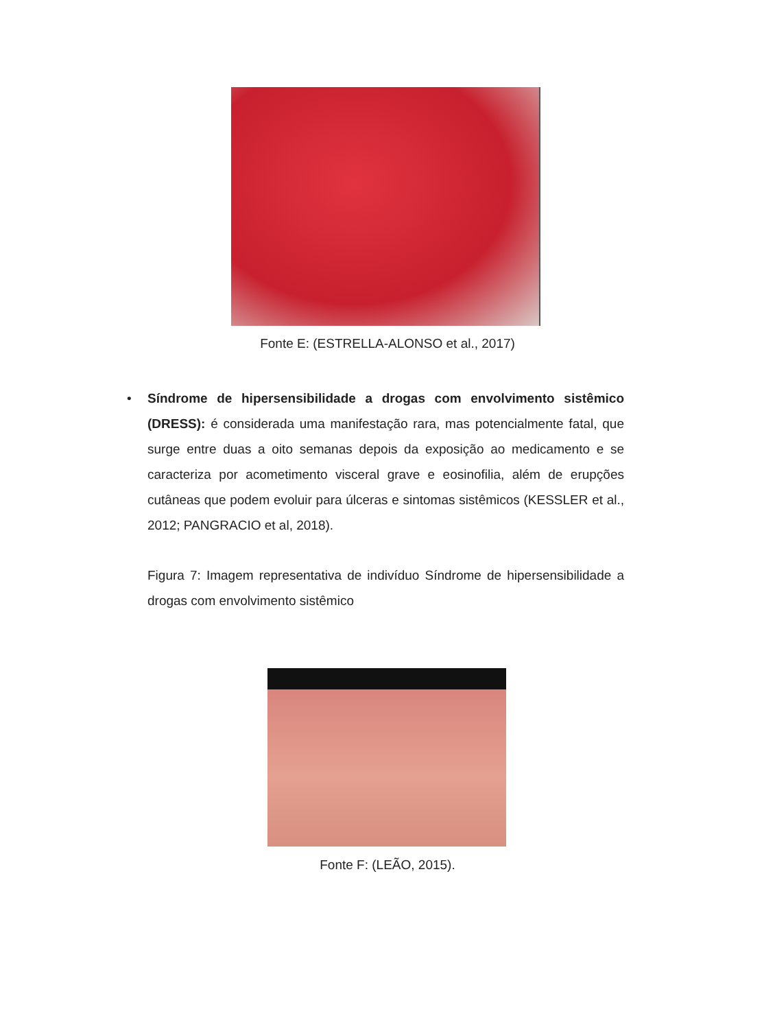Fonte E: (ESTRELLA-ALONSO et al., 2017)
• Síndrome de hipersensibilidade a drogas com envolvimento sistêmico (DRESS): é considerada uma manifestação rara, mas potencialmente fatal, que surge entre duas a oito semanas depois da exposição ao medicamento e se caracteriza por acometimento visceral grave e eosinofilia, além de erupções cutâneas que podem evoluir para úlceras e sintomas sistêmicos (KESSLER et al., 2012; PANGRACIO et al, 2018).
Figura 7: Imagem representativa de indivíduo Síndrome de hipersensibilidade a drogas com envolvimento sistêmico
Fonte F: (LEÃO, 2015).